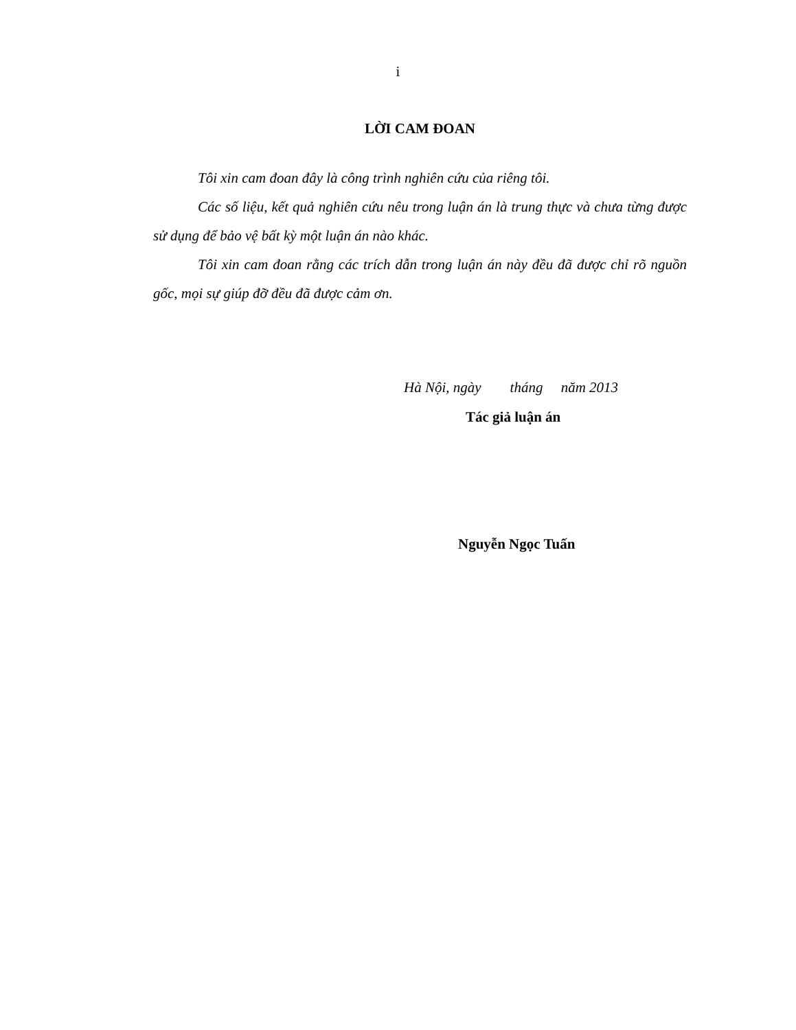i
LỜI CAM ĐOAN
Tôi xin cam đoan đây là công trình nghiên cứu của riêng tôi.
Các số liệu, kết quả nghiên cứu nêu trong luận án là trung thực và chưa từng được sử dụng để bảo vệ bất kỳ một luận án nào khác.
Tôi xin cam đoan rằng các trích dẫn trong luận án này đều đã được chỉ rõ nguồn gốc, mọi sự giúp đỡ đều đã được cảm ơn.
Hà Nội, ngày tháng năm 2013
Tác giả luận án
Nguyễn Ngọc Tuấn